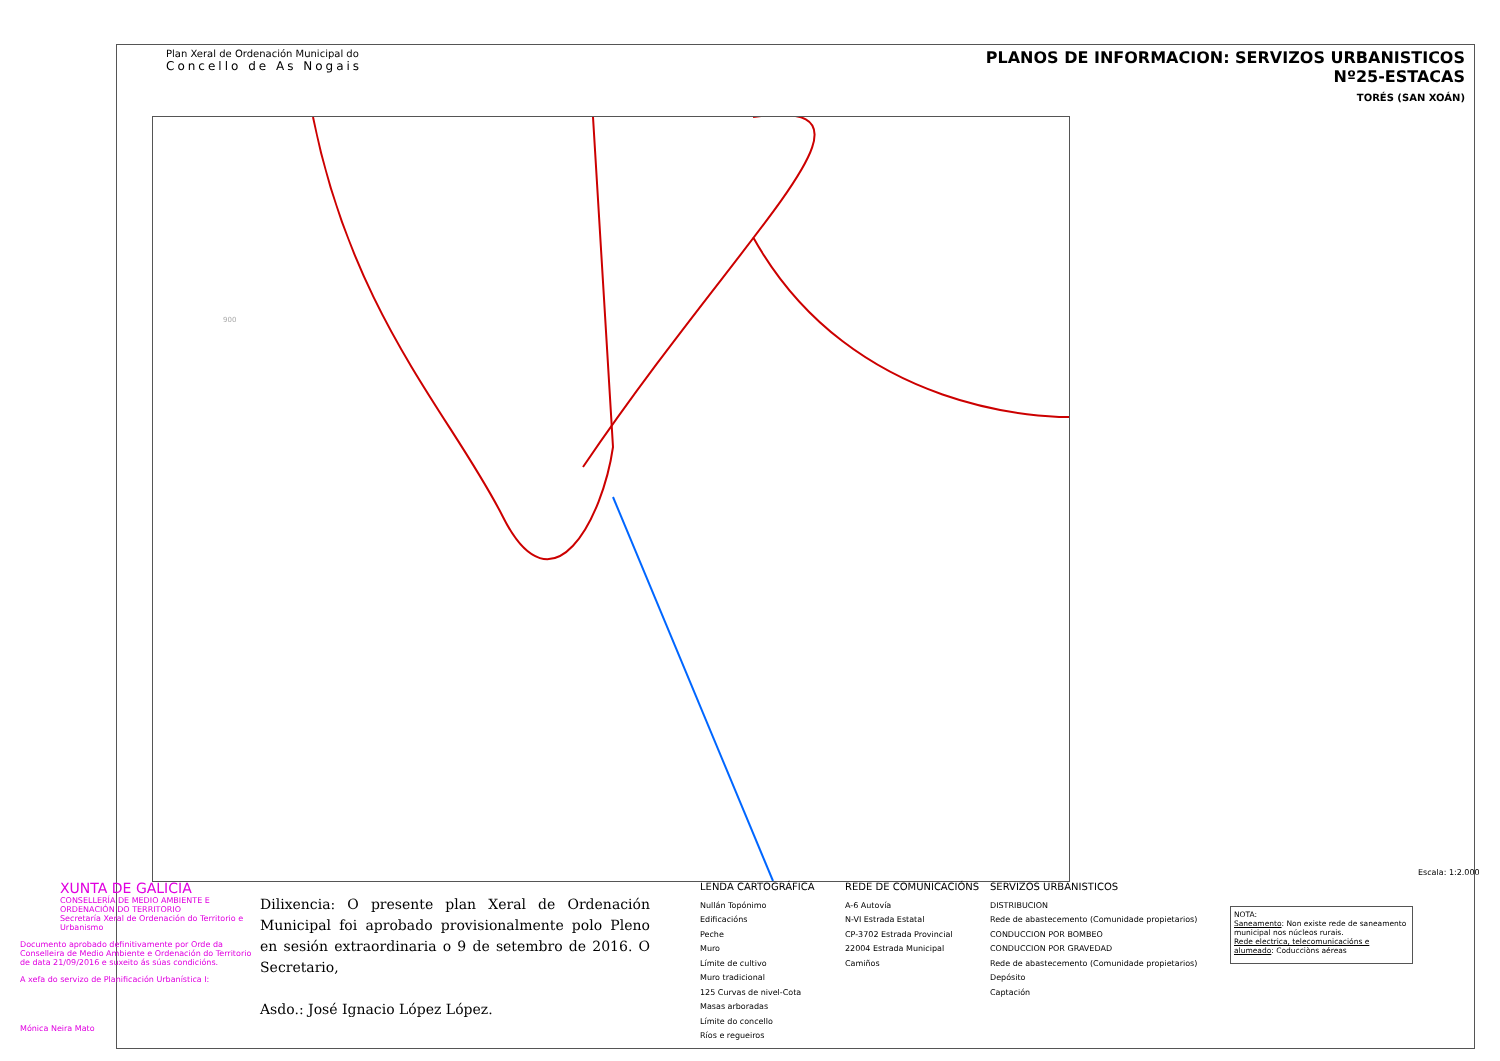Plan Xeral de Ordenación Municipal do
Concello de As Nogais
PLANOS DE INFORMACION: SERVIZOS URBANISTICOS
Nº25-ESTACAS
TORÉS (SAN XOÁN)
900
Escala: 1:2.000
XUNTA DE GALICIA
CONSELLERÍA DE MEDIO AMBIENTE E ORDENACIÓN DO TERRITORIO
Secretaría Xeral de Ordenación do Territorio e Urbanismo
Documento aprobado definitivamente por Orde da Conselleira de Medio Ambiente e Ordenación do Territorio de data 21/09/2016 e suxeito ás súas condicións.
A xefa do servizo de Planificación Urbanística I:
Mónica Neira Mato
Dilixencia: O presente plan Xeral de Ordenación Municipal foi aprobado provisionalmente polo Pleno en sesión extraordinaria o 9 de setembro de 2016. O Secretario,
Asdo.: José Ignacio López López.
LENDA CARTOGRÁFICA
Nullán Topónimo
Edificacións
Peche
Muro
Límite de cultivo
Muro tradicional
125 Curvas de nivel-Cota
Masas arboradas
Límite do concello
Ríos e regueiros
REDE DE COMUNICACIÓNS
A-6 Autovía
N-VI Estrada Estatal
CP-3702 Estrada Provincial
22004 Estrada Municipal
Camiños
SERVIZOS URBANISTICOS
DISTRIBUCION
Rede de abastecemento (Comunidade propietarios)
CONDUCCION POR BOMBEO
CONDUCCION POR GRAVEDAD
Rede de abastecemento (Comunidade propietarios)
Depósito
Captación
NOTA:
Saneamento: Non existe rede de saneamento municipal nos núcleos rurais.
Rede electrica, telecomunicacións e alumeado: Coducciòns aéreas